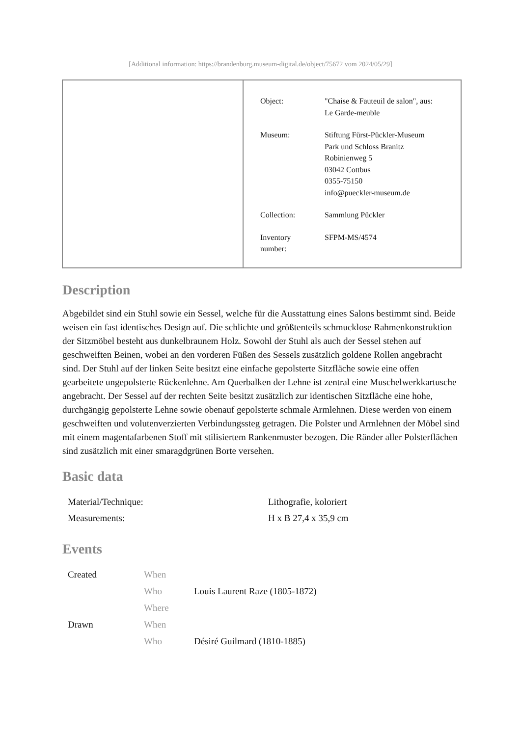[Additional information: https://brandenburg.museum-digital.de/object/75672 vom 2024/05/29]
| Object: | "Chaise & Fauteuil de salon", aus: Le Garde-meuble |
| Museum: | Stiftung Fürst-Pückler-Museum Park und Schloss Branitz Robinienweg 5 03042 Cottbus 0355-75150 info@pueckler-museum.de |
| Collection: | Sammlung Pückler |
| Inventory number: | SFPM-MS/4574 |
Description
Abgebildet sind ein Stuhl sowie ein Sessel, welche für die Ausstattung eines Salons bestimmt sind. Beide weisen ein fast identisches Design auf. Die schlichte und größtenteils schmucklose Rahmenkonstruktion der Sitzmöbel besteht aus dunkelbraunem Holz. Sowohl der Stuhl als auch der Sessel stehen auf geschweiften Beinen, wobei an den vorderen Füßen des Sessels zusätzlich goldene Rollen angebracht sind. Der Stuhl auf der linken Seite besitzt eine einfache gepolsterte Sitzfläche sowie eine offen gearbeitete ungepolsterte Rückenlehne. Am Querbalken der Lehne ist zentral eine Muschelwerkkartusche angebracht. Der Sessel auf der rechten Seite besitzt zusätzlich zur identischen Sitzfläche eine hohe, durchgängig gepolsterte Lehne sowie obenauf gepolsterte schmale Armlehnen. Diese werden von einem geschweiften und volutenverzierten Verbindungssteg getragen. Die Polster und Armlehnen der Möbel sind mit einem magentafarbenen Stoff mit stilisiertem Rankenmuster bezogen. Die Ränder aller Polsterflächen sind zusätzlich mit einer smaragdgrünen Borte versehen.
Basic data
| Material/Technique: | Lithografie, koloriert |
| Measurements: | H x B 27,4 x 35,9 cm |
Events
| Created | When | |
| | Who | Louis Laurent Raze (1805-1872) |
| | Where | |
| Drawn | When | |
| | Who | Désiré Guilmard (1810-1885) |